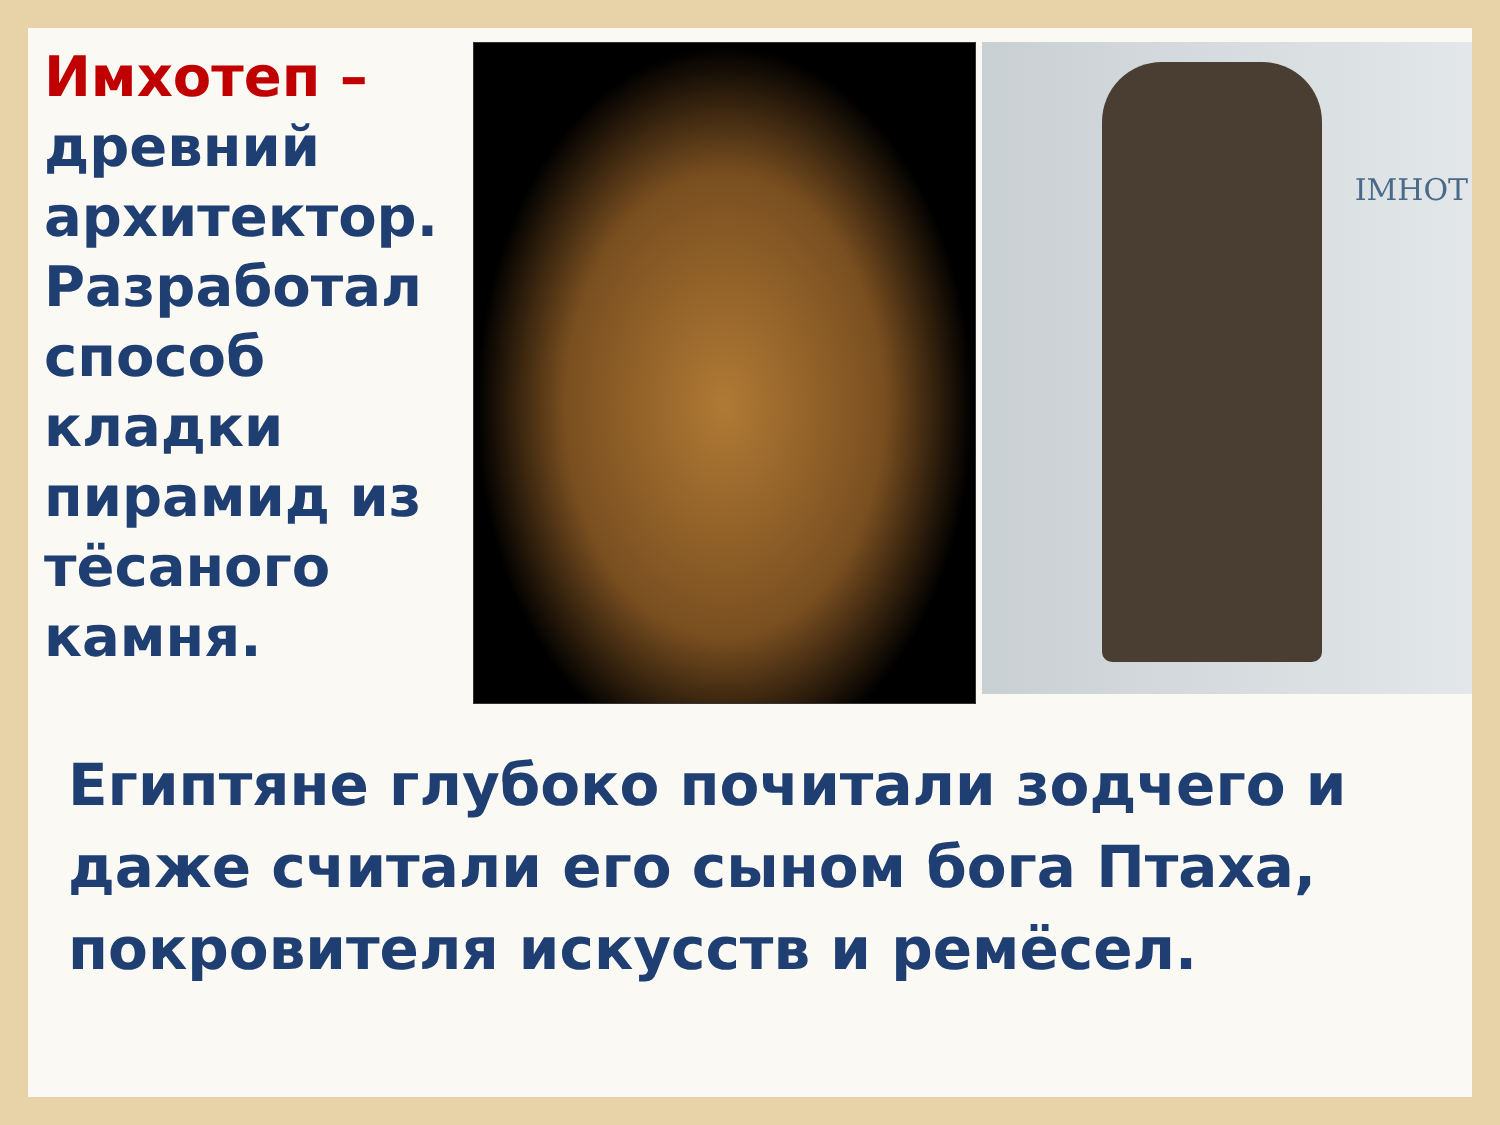Имхотеп – древний архитектор. Разработал способ кладки пирамид из тёсаного камня.
IMHOT
Египтяне глубоко почитали зодчего и даже считали его сыном бога Птаха, покровителя искусств и ремёсел.